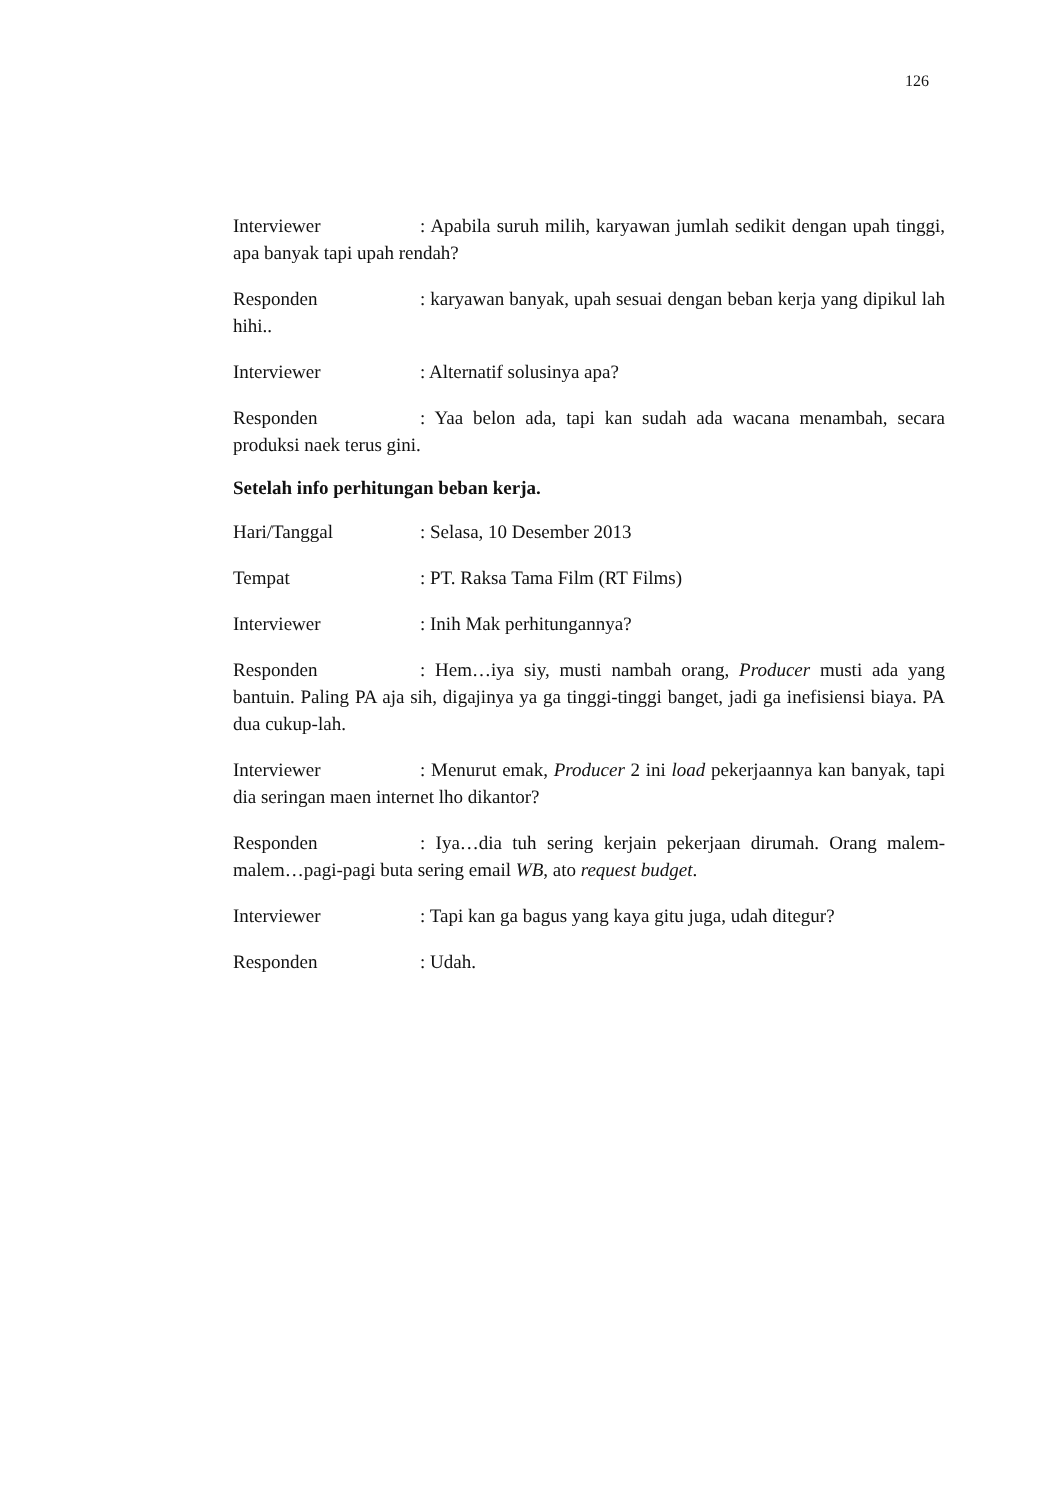126
Interviewer: Apabila suruh milih, karyawan jumlah sedikit dengan upah tinggi, apa banyak tapi upah rendah?
Responden: karyawan banyak, upah sesuai dengan beban kerja yang dipikul lah hihi..
Interviewer: Alternatif solusinya apa?
Responden: Yaa belon ada, tapi kan sudah ada wacana menambah, secara produksi naek terus gini.
Setelah info perhitungan beban kerja.
Hari/Tanggal: Selasa, 10 Desember 2013
Tempat: PT. Raksa Tama Film (RT Films)
Interviewer: Inih Mak perhitungannya?
Responden: Hem…iya siy, musti nambah orang, Producer musti ada yang bantuin. Paling PA aja sih, digajinya ya ga tinggi-tinggi banget, jadi ga inefisiensi biaya. PA dua cukup-lah.
Interviewer: Menurut emak, Producer 2 ini load pekerjaannya kan banyak, tapi dia seringan maen internet lho dikantor?
Responden: Iya…dia tuh sering kerjain pekerjaan dirumah. Orang malem-malem…pagi-pagi buta sering email WB, ato request budget.
Interviewer: Tapi kan ga bagus yang kaya gitu juga, udah ditegur?
Responden: Udah.